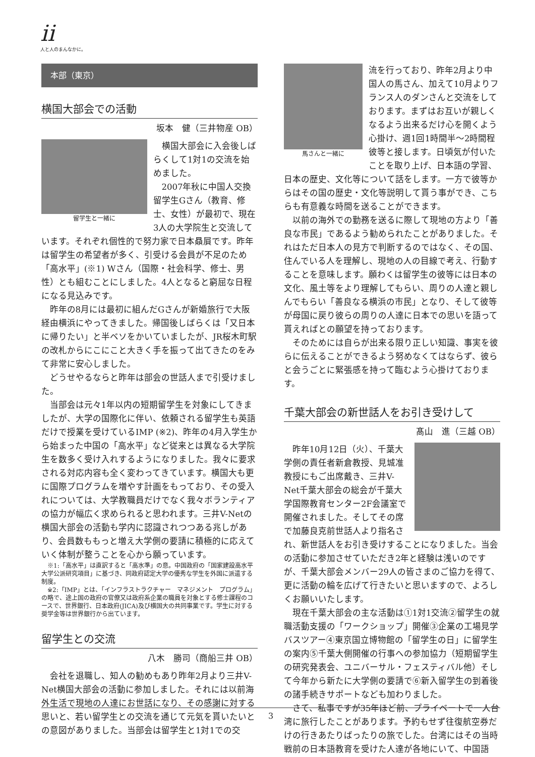ii
人と人のまんなかに。
本部（東京）
横国大部会での活動
坂本　健（三井物産 OB）
留学生と一緒に
横国大部会に入会後しばらくして1対1の交流を始めました。
2007年秋に中国人交換留学生Gさん（教育、修士、女性）が最初で、現在3人の大学院生と交流しています。それぞれ個性的で努力家で日本贔屓です。昨年は留学生の希望者が多く、引受ける会員が不足のため「高水平」(※1) Wさん（国際・社会科学、修士、男性）とも組むことにしました。4人となると窮屈な日程になる見込みです。
昨年の8月には最初に組んだGさんが新婚旅行で大阪経由横浜にやってきました。帰国後しばらくは「又日本に帰りたい」と半ベソをかいていましたが、JR桜木町駅の改札からにこにこと大きく手を振って出てきたのをみて非常に安心しました。
どうせやるならと昨年は部会の世話人まで引受けました。
当部会は元々1年以内の短期留学生を対象にしてきましたが、大学の国際化に伴い、依頼される留学生も英語だけで授業を受けているIMP (※2)、昨年の4月入学生から始まった中国の「高水平」など従来とは異なる大学院生を数多く受け入れするようになりました。我々に要求される対応内容も全く変わってきています。横国大も更に国際プログラムを増やす計画をもっており、その受入れについては、大学教職員だけでなく我々ボランティアの協力が幅広く求められると思われます。三井V-Netの横国大部会の活動も学内に認識されつつある兆しがあり、会員数ももっと増え大学側の要請に積極的に応えていく体制が整うことを心から願っています。
※1:「高水平」は直訳すると「高水準」の意。中国政府の「国家建設高水平大学公派研究項目」に基づき、同政府認定大学の優秀な学生を外国に派遣する制度。
※2:「IMP」とは、「インフラストラクチャー　マネジメント　プログラム」の略で、途上国の政府の官僚又は政府系企業の職員を対象とする修士課程のコースで、世界銀行、日本政府(JICA)及び横国大の共同事業です。学生に対する奨学金等は世界銀行から出ています。
留学生との交流
八木　勝司（商船三井 OB）
会社を退職し、知人の勧めもあり昨年2月より三井V-Net横国大部会の活動に参加しました。それには以前海外生活で現地の人達にお世話になり、その感謝に対する思いと、若い留学生との交流を通じて元気を貰いたいとの意図がありました。当部会は留学生と1対1での交
馬さんと一緒に
流を行っており、昨年2月より中国人の馬さん、加えて10月よりフランス人のダンさんと交流をしております。まずはお互いが親しくなるよう出来るだけ心を開くよう心掛け、週1回1時間半～2時間程彼等と接します。日頃気が付いたことを取り上げ、日本語の学習、日本の歴史、文化等について話をします。一方で彼等からはその国の歴史・文化等説明して貰う事ができ、こちらも有意義な時間を送ることができます。
以前の海外での勤務を送るに際して現地の方より「善良な市民」であるよう勧められたことがありました。それはただ日本人の見方で判断するのではなく、その国、住んでいる人を理解し、現地の人の目線で考え、行動することを意味します。願わくは留学生の彼等には日本の文化、風土等をより理解してもらい、周りの人達と親しんでもらい「善良なる横浜の市民」となり、そして彼等が母国に戻り彼らの周りの人達に日本での思いを語って貰えればとの願望を持っております。
そのためには自らが出来る限り正しい知識、事実を彼らに伝えることができるよう努めなくてはならず、彼らと会うごとに緊張感を持って臨むよう心掛けております。
千葉大部会の新世話人をお引き受けして
髙山　進（三越 OB）
昨年10月12日（火）、千葉大学側の責任者新倉教授、見城准教授にもご出席戴き、三井V-Net千葉大部会の総会が千葉大学国際教育センター2F会議室で開催されました。そしてその席で加藤良克前世話人より指名され、新世話人をお引き受けすることになりました。当会の活動に参加させていただき2年と経験は浅いのですが、千葉大部会メンバー29人の皆さまのご協力を得て、更に活動の輪を広げて行きたいと思いますので、よろしくお願いいたします。
現在千葉大部会の主な活動は①1対1交流②留学生の就職活動支援の「ワークショップ」開催③企業の工場見学バスツアー④東京国立博物館の「留学生の日」に留学生の案内⑤千葉大側開催の行事への参加協力（短期留学生の研究発表会、ユニバーサル・フェスティバル他）そして今年から新たに大学側の要請で⑥新入留学生の到着後の諸手続きサポートなども加わりました。
さて、私事ですが35年ほど前、プライベートで一人台湾に旅行したことがあります。予約もせず往復航空券だけの行きあたりばったりの旅でした。台湾にはその当時戦前の日本語教育を受けた人達が各地にいて、中国語
3